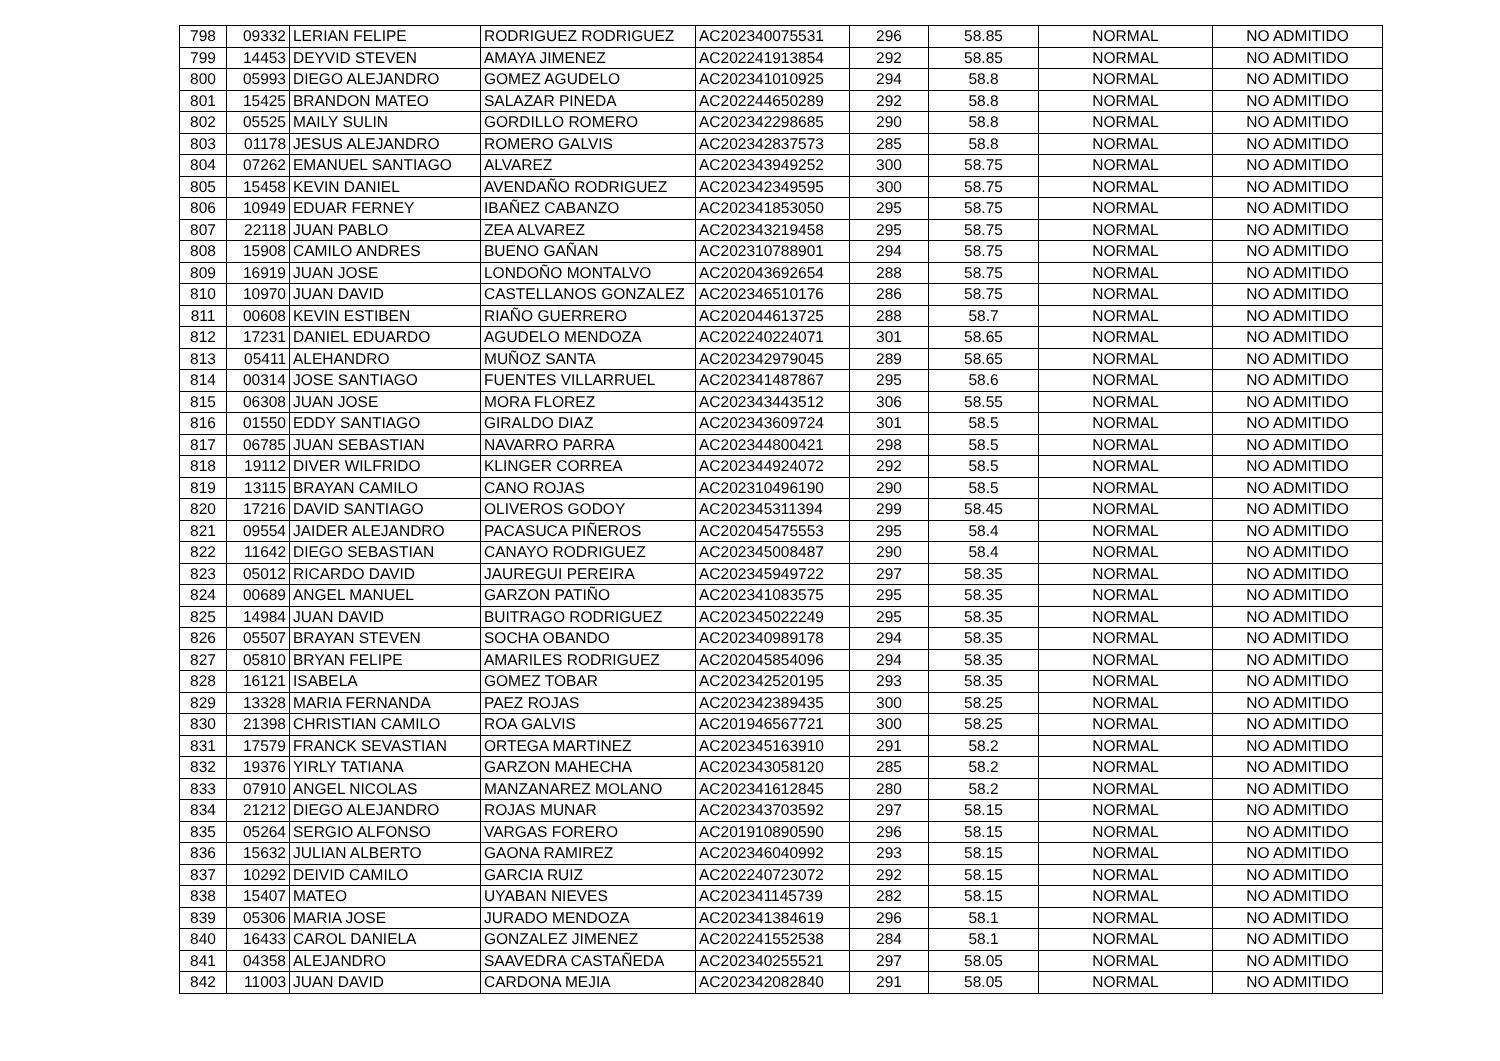| 798 | 09332 | LERIAN FELIPE | RODRIGUEZ RODRIGUEZ | AC202340075531 | 296 | 58.85 | NORMAL | NO ADMITIDO |
| 799 | 14453 | DEYVID STEVEN | AMAYA JIMENEZ | AC202241913854 | 292 | 58.85 | NORMAL | NO ADMITIDO |
| 800 | 05993 | DIEGO ALEJANDRO | GOMEZ AGUDELO | AC202341010925 | 294 | 58.8 | NORMAL | NO ADMITIDO |
| 801 | 15425 | BRANDON MATEO | SALAZAR PINEDA | AC202244650289 | 292 | 58.8 | NORMAL | NO ADMITIDO |
| 802 | 05525 | MAILY SULIN | GORDILLO ROMERO | AC202342298685 | 290 | 58.8 | NORMAL | NO ADMITIDO |
| 803 | 01178 | JESUS ALEJANDRO | ROMERO GALVIS | AC202342837573 | 285 | 58.8 | NORMAL | NO ADMITIDO |
| 804 | 07262 | EMANUEL SANTIAGO | ALVAREZ | AC202343949252 | 300 | 58.75 | NORMAL | NO ADMITIDO |
| 805 | 15458 | KEVIN DANIEL | AVENDAÑO RODRIGUEZ | AC202342349595 | 300 | 58.75 | NORMAL | NO ADMITIDO |
| 806 | 10949 | EDUAR FERNEY | IBAÑEZ CABANZO | AC202341853050 | 295 | 58.75 | NORMAL | NO ADMITIDO |
| 807 | 22118 | JUAN PABLO | ZEA ALVAREZ | AC202343219458 | 295 | 58.75 | NORMAL | NO ADMITIDO |
| 808 | 15908 | CAMILO ANDRES | BUENO GAÑAN | AC202310788901 | 294 | 58.75 | NORMAL | NO ADMITIDO |
| 809 | 16919 | JUAN JOSE | LONDOÑO MONTALVO | AC202043692654 | 288 | 58.75 | NORMAL | NO ADMITIDO |
| 810 | 10970 | JUAN DAVID | CASTELLANOS GONZALEZ | AC202346510176 | 286 | 58.75 | NORMAL | NO ADMITIDO |
| 811 | 00608 | KEVIN ESTIBEN | RIAÑO GUERRERO | AC202044613725 | 288 | 58.7 | NORMAL | NO ADMITIDO |
| 812 | 17231 | DANIEL EDUARDO | AGUDELO MENDOZA | AC202240224071 | 301 | 58.65 | NORMAL | NO ADMITIDO |
| 813 | 05411 | ALEHANDRO | MUÑOZ SANTA | AC202342979045 | 289 | 58.65 | NORMAL | NO ADMITIDO |
| 814 | 00314 | JOSE SANTIAGO | FUENTES VILLARRUEL | AC202341487867 | 295 | 58.6 | NORMAL | NO ADMITIDO |
| 815 | 06308 | JUAN JOSE | MORA FLOREZ | AC202343443512 | 306 | 58.55 | NORMAL | NO ADMITIDO |
| 816 | 01550 | EDDY SANTIAGO | GIRALDO DIAZ | AC202343609724 | 301 | 58.5 | NORMAL | NO ADMITIDO |
| 817 | 06785 | JUAN SEBASTIAN | NAVARRO PARRA | AC202344800421 | 298 | 58.5 | NORMAL | NO ADMITIDO |
| 818 | 19112 | DIVER WILFRIDO | KLINGER CORREA | AC202344924072 | 292 | 58.5 | NORMAL | NO ADMITIDO |
| 819 | 13115 | BRAYAN CAMILO | CANO ROJAS | AC202310496190 | 290 | 58.5 | NORMAL | NO ADMITIDO |
| 820 | 17216 | DAVID SANTIAGO | OLIVEROS GODOY | AC202345311394 | 299 | 58.45 | NORMAL | NO ADMITIDO |
| 821 | 09554 | JAIDER ALEJANDRO | PACASUCA PIÑEROS | AC202045475553 | 295 | 58.4 | NORMAL | NO ADMITIDO |
| 822 | 11642 | DIEGO SEBASTIAN | CANAYO RODRIGUEZ | AC202345008487 | 290 | 58.4 | NORMAL | NO ADMITIDO |
| 823 | 05012 | RICARDO DAVID | JAUREGUI PEREIRA | AC202345949722 | 297 | 58.35 | NORMAL | NO ADMITIDO |
| 824 | 00689 | ANGEL MANUEL | GARZON PATIÑO | AC202341083575 | 295 | 58.35 | NORMAL | NO ADMITIDO |
| 825 | 14984 | JUAN DAVID | BUITRAGO RODRIGUEZ | AC202345022249 | 295 | 58.35 | NORMAL | NO ADMITIDO |
| 826 | 05507 | BRAYAN STEVEN | SOCHA OBANDO | AC202340989178 | 294 | 58.35 | NORMAL | NO ADMITIDO |
| 827 | 05810 | BRYAN FELIPE | AMARILES RODRIGUEZ | AC202045854096 | 294 | 58.35 | NORMAL | NO ADMITIDO |
| 828 | 16121 | ISABELA | GOMEZ TOBAR | AC202342520195 | 293 | 58.35 | NORMAL | NO ADMITIDO |
| 829 | 13328 | MARIA FERNANDA | PAEZ ROJAS | AC202342389435 | 300 | 58.25 | NORMAL | NO ADMITIDO |
| 830 | 21398 | CHRISTIAN CAMILO | ROA GALVIS | AC201946567721 | 300 | 58.25 | NORMAL | NO ADMITIDO |
| 831 | 17579 | FRANCK SEVASTIAN | ORTEGA MARTINEZ | AC202345163910 | 291 | 58.2 | NORMAL | NO ADMITIDO |
| 832 | 19376 | YIRLY TATIANA | GARZON MAHECHA | AC202343058120 | 285 | 58.2 | NORMAL | NO ADMITIDO |
| 833 | 07910 | ANGEL NICOLAS | MANZANAREZ MOLANO | AC202341612845 | 280 | 58.2 | NORMAL | NO ADMITIDO |
| 834 | 21212 | DIEGO ALEJANDRO | ROJAS MUNAR | AC202343703592 | 297 | 58.15 | NORMAL | NO ADMITIDO |
| 835 | 05264 | SERGIO ALFONSO | VARGAS FORERO | AC201910890590 | 296 | 58.15 | NORMAL | NO ADMITIDO |
| 836 | 15632 | JULIAN ALBERTO | GAONA RAMIREZ | AC202346040992 | 293 | 58.15 | NORMAL | NO ADMITIDO |
| 837 | 10292 | DEIVID CAMILO | GARCIA RUIZ | AC202240723072 | 292 | 58.15 | NORMAL | NO ADMITIDO |
| 838 | 15407 | MATEO | UYABAN NIEVES | AC202341145739 | 282 | 58.15 | NORMAL | NO ADMITIDO |
| 839 | 05306 | MARIA JOSE | JURADO MENDOZA | AC202341384619 | 296 | 58.1 | NORMAL | NO ADMITIDO |
| 840 | 16433 | CAROL DANIELA | GONZALEZ JIMENEZ | AC202241552538 | 284 | 58.1 | NORMAL | NO ADMITIDO |
| 841 | 04358 | ALEJANDRO | SAAVEDRA CASTAÑEDA | AC202340255521 | 297 | 58.05 | NORMAL | NO ADMITIDO |
| 842 | 11003 | JUAN DAVID | CARDONA MEJIA | AC202342082840 | 291 | 58.05 | NORMAL | NO ADMITIDO |